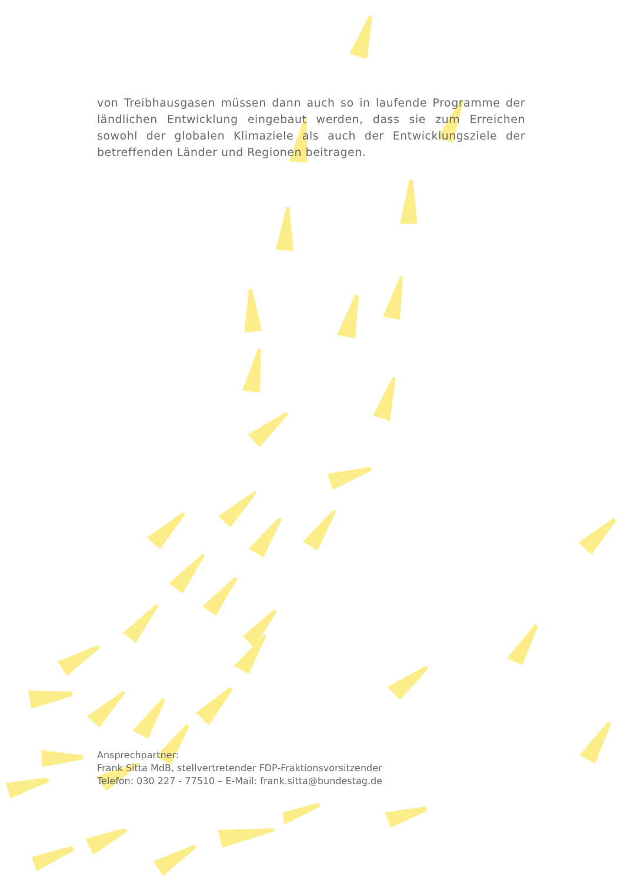von Treibhausgasen müssen dann auch so in laufende Programme der ländlichen Entwicklung eingebaut werden, dass sie zum Erreichen sowohl der globalen Klimaziele als auch der Entwicklungsziele der betreffenden Länder und Regionen beitragen.
Ansprechpartner:
Frank Sitta MdB, stellvertretender FDP-Fraktionsvorsitzender
Telefon: 030 227 - 77510 – E-Mail: frank.sitta@bundestag.de